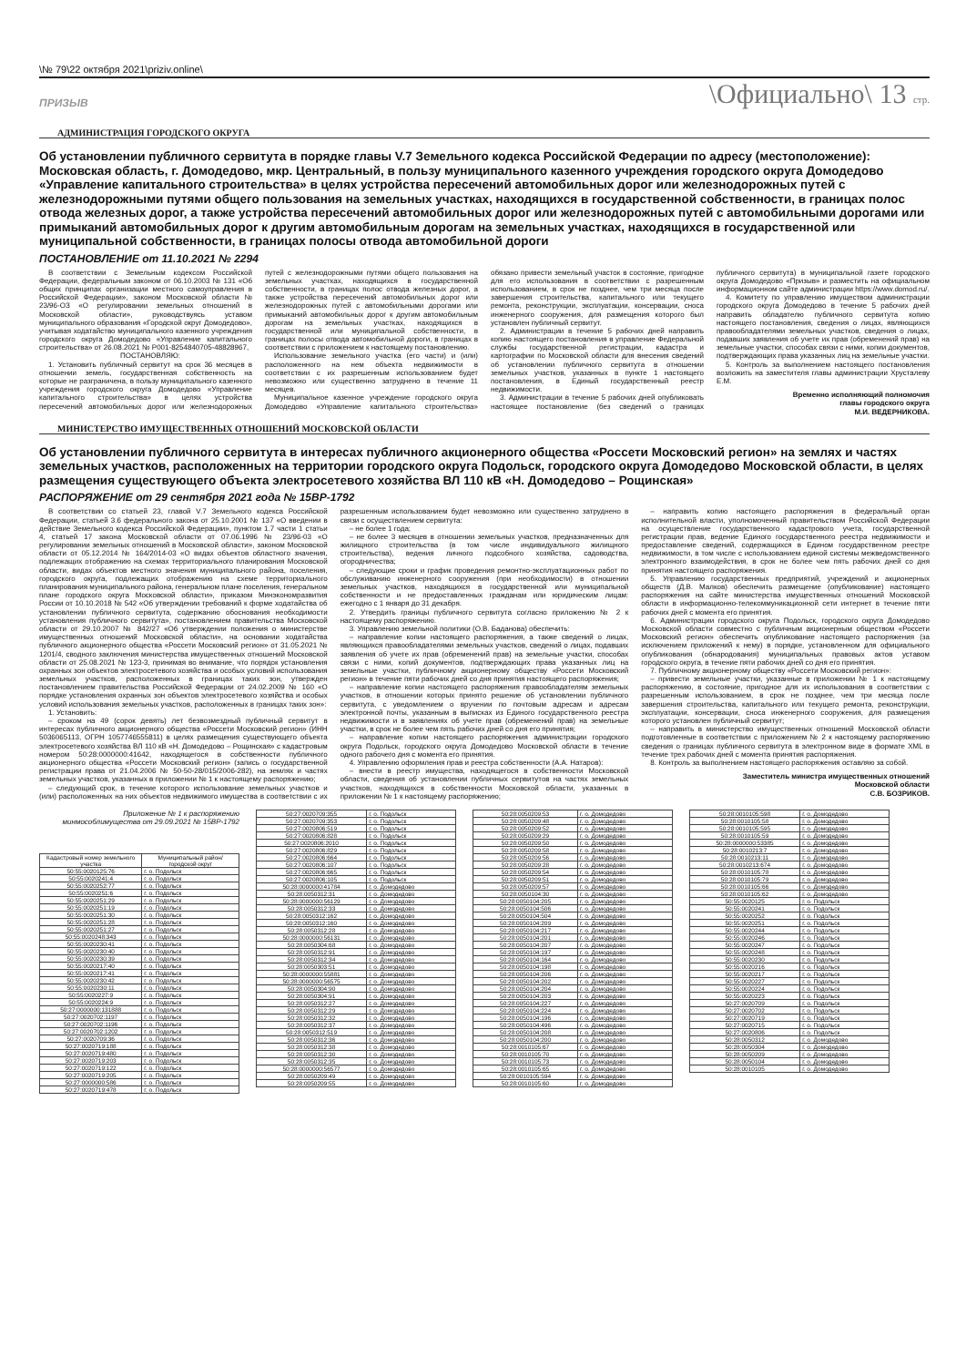\№ 79\22 октября 2021\priziv.online\
ПРИЗЫВ \Официально\ 13 стр.
АДМИНИСТРАЦИЯ ГОРОДСКОГО ОКРУГА
Об установлении публичного сервитута в порядке главы V.7 Земельного кодекса Российской Федерации по адресу (местоположение): Московская область, г. Домодедово, мкр. Центральный, в пользу муниципального казенного учреждения городского округа Домодедово «Управление капитального строительства» в целях устройства пересечений автомобильных дорог или железнодорожных путей с железнодорожными путями общего пользования на земельных участках, находящихся в государственной собственности, в границах полос отвода железных дорог, а также устройства пересечений автомобильных дорог или железнодорожных путей с автомобильными дорогами или примыканий автомобильных дорог к другим автомобильным дорогам на земельных участках, находящихся в государственной или муниципальной собственности, в границах полосы отвода автомобильной дороги
ПОСТАНОВЛЕНИЕ от 11.10.2021 № 2294
В соответствии с Земельным кодексом Российской Федерации, федеральным законом от 06.10.2003 № 131 «Об общих принципах организации местного самоуправления в Российской Федерации», законом Московской области № 23/96-ОЗ «О регулировании земельных отношений в Московской области», руководствуясь уставом муниципального образования «Городской округ Домодедово», учитывая ходатайство муниципального казенного учреждения городского округа Домодедово «Управление капитального строительства» от 26.08.2021 № P001-8254840705-48828967,
ПОСТАНОВЛЯЮ:
1. Установить публичный сервитут на срок 36 месяцев в отношении земель, государственная собственность на которые не разграничена, в пользу муниципального казенного учреждения городского округа Домодедово «Управление капитального строительства» в целях устройства пересечений автомобильных дорог или железнодорожных путей с железнодорожными путями общего пользования на земельных участках, находящихся в государственной собственности, в границах полос отвода железных дорог, а также устройства пересечений автомобильных дорог или железнодорожных путей с автомобильными дорогами или примыканий автомобильных дорог к другим автомобильным дорогам на земельных участках, находящихся в государственной или муниципальной собственности, в границах полосы отвода автомобильной дороги, в границах в соответствии с приложением к настоящему постановлению.
Использование земельного участка (его части) и (или) расположенного на нем объекта недвижимости в соответствии с их разрешенным использованием будет невозможно или существенно затруднено в течение 11 месяцев.
Муниципальное казенное учреждение городского округа Домодедово «Управление капитального строительства» обязано привести земельный участок в состояние, пригодное для его использования в соответствии с разрешенным использованием, в срок не позднее, чем три месяца после завершения строительства, капитального или текущего ремонта, реконструкции, эксплуатации, консервации, сноса инженерного сооружения, для размещения которого был установлен публичный сервитут.
2. Администрации в течение 5 рабочих дней направить копию настоящего постановления в управление Федеральной службы государственной регистрации, кадастра и картографии по Московской области для внесения сведений об установлении публичного сервитута в отношении земельных участков, указанных в пункте 1 настоящего постановления, в Единый государственный реестр недвижимости.
3. Администрации в течение 5 рабочих дней опубликовать настоящее постановление (без сведений о границах публичного сервитута) в муниципальной газете городского округа Домодедово «Призыв» и разместить на официальном информационном сайте администрации https://www.domod.ru/.
4. Комитету по управлению имуществом администрации городского округа Домодедово в течение 5 рабочих дней направить обладателю публичного сервитута копию настоящего постановления, сведения о лицах, являющихся правообладателями земельных участков, сведения о лицах, подавших заявления об учете их прав (обременений прав) на земельные участки, способах связи с ними, копии документов, подтверждающих права указанных лиц на земельные участки.
5. Контроль за выполнением настоящего постановления возложить на заместителя главы администрации Хрусталеву Е.М.
Временно исполняющий полномочия
главы городского округа
М.И. ВЕДЕРНИКОВА.
МИНИСТЕРСТВО ИМУЩЕСТВЕННЫХ ОТНОШЕНИЙ МОСКОВСКОЙ ОБЛАСТИ
Об установлении публичного сервитута в интересах публичного акционерного общества «Россети Московский регион» на землях и частях земельных участков, расположенных на территории городского округа Подольск, городского округа Домодедово Московской области, в целях размещения существующего объекта электросетевого хозяйства ВЛ 110 кВ «Н. Домодедово – Рощинская»
РАСПОРЯЖЕНИЕ от 29 сентября 2021 года № 15ВР-1792
В соответствии со статьей 23, главой V.7 Земельного кодекса Российской Федерации, статьей 3.6 федерального закона от 25.10.2001 № 137 «О введении в действие Земельного кодекса Российской Федерации», пунктом 1.7 части 1 статьи 4, статьей 17 закона Московской области от 07.06.1996 № 23/96-03 «О регулировании земельных отношений в Московской области», законом Московской области от 05.12.2014 № 164/2014-03 «О видах объектов областного значения, подлежащих отображению на схемах территориального планирования Московской области, видах объектов местного значения муниципального района, поселения, городского округа, подлежащих отображению на схеме территориального планирования муниципального района, генеральном плане поселения, генеральном плане городского округа Московской области», приказом Минэкономразвития России от 10.10.2018 № 542 «Об утверждении требований к форме ходатайства об установлении публичного сервитута, содержанию обоснования необходимости установления публичного сервитута», постановлением правительства Московской области от 29.10.2007 № 842/27 «Об утверждении положения о министерстве имущественных отношений Московской области», на основании ходатайства публичного акционерного общества «Россети Московский регион» от 31.05.2021 № 1201/4, сводного заключения министерства имущественных отношений Московской области от 25.08.2021 № 123-3, принимая во внимание, что порядок установления охранных зон объектов электросетевого хозяйства и особых условий использования земельных участков, расположенных в границах таких зон, утвержден постановлением правительства Российской Федерации от 24.02.2009 № 160 «О порядке установления охранных зон объектов электросетевого хозяйства и особых условий использования земельных участков, расположенных в границах таких зон»:
1. Установить:
– сроком на 49 (сорок девять) лет безвозмездный публичный сервитут в интересах публичного акционерного общества «Россети Московский регион» (ИНН 5036065113, ОГРН 1057746555811) в целях размещения существующего объекта электросетевого хозяйства ВЛ 110 кВ «Н. Домодедово – Рощинская» с кадастровым номером 50:28:0000000:41642, находящегося в собственности публичного акционерного общества «Россети Московский регион» (запись о государственной регистрации права от 21.04.2006 № 50-50-28/015/2006-282), на землях и частях земельных участков, указанных в приложении № 1 к настоящему распоряжению;
– следующий срок, в течение которого использование земельных участков и (или) расположенных на них объектов недвижимого имущества в соответствии с их разрешенным использованием будет невозможно или существенно затруднено в связи с осуществлением сервитута:
– не более 1 года;
– не более 3 месяцев в отношении земельных участков, предназначенных для жилищного строительства (в том числе индивидуального жилищного строительства), ведения личного подсобного хозяйства, садоводства, огородничества;
– следующие сроки и график проведения ремонтно-эксплуатационных работ по обслуживанию инженерного сооружения (при необходимости) в отношении земельных участков, находящихся в государственной или муниципальной собственности и не предоставленных гражданам или юридическим лицам: ежегодно с 1 января до 31 декабря.
2. Утвердить границы публичного сервитута согласно приложению № 2 к настоящему распоряжению.
3. Управлению земельной политики (О.В. Баданова) обеспечить:
– направление копии настоящего распоряжения, а также сведений о лицах, являющихся правообладателями земельных участков, сведений о лицах, подавших заявления об учете их прав (обременений прав) на земельные участки, способах связи с ними, копий документов, подтверждающих права указанных лиц на земельные участки, публичному акционерному обществу «Россети Московский регион» в течение пяти рабочих дней со дня принятия настоящего распоряжения;
– направление копии настоящего распоряжения правообладателям земельных участков, в отношении которых принято решение об установлении публичного сервитута, с уведомлением о вручении по почтовым адресам и адресам электронной почты, указанным в выписках из Единого государственного реестра недвижимости и в заявлениях об учете прав (обременений прав) на земельные участки, в срок не более чем пять рабочих дней со дня его принятия;
– направление копии настоящего распоряжения администрации городского округа Подольск, городского округа Домодедово Московской области в течение одного рабочего дня с момента его принятия.
4. Управлению оформления прав и реестра собственности (А.А. Натаров):
– внести в реестр имущества, находящегося в собственности Московской области, сведения об установлении публичных сервитутов на частях земельных участков, находящихся в собственности Московской области, указанных в приложении № 1 к настоящему распоряжению;
– направить копию настоящего распоряжения в федеральный орган исполнительной власти, уполномоченный правительством Российской Федерации на осуществление государственного кадастрового учета, государственной регистрации прав, ведение Единого государственного реестра недвижимости и предоставление сведений, содержащихся в Едином государственном реестре недвижимости, в том числе с использованием единой системы межведомственного электронного взаимодействия, в срок не более чем пять рабочих дней со дня принятия настоящего распоряжения.
5. Управлению государственных предприятий, учреждений и акционерных обществ (Д.В. Малков) обеспечить размещение (опубликование) настоящего распоряжения на сайте министерства имущественных отношений Московской области в информационно-телекоммуникационной сети интернет в течение пяти рабочих дней с момента его принятия.
6. Администрации городского округа Подольск, городского округа Домодедово Московской области совместно с публичным акционерным обществом «Россети Московский регион» обеспечить опубликование настоящего распоряжения (за исключением приложений к нему) в порядке, установленном для официального опубликования (обнародования) муниципальных правовых актов уставом городского округа, в течение пяти рабочих дней со дня его принятия.
7. Публичному акционерному обществу «Россети Московский регион»:
– привести земельные участки, указанные в приложении № 1 к настоящему распоряжению, в состояние, пригодное для их использования в соответствии с разрешенным использованием, в срок не позднее, чем три месяца после завершения строительства, капитального или текущего ремонта, реконструкции, эксплуатации, консервации, сноса инженерного сооружения, для размещения которого установлен публичный сервитут;
– направить в министерство имущественных отношений Московской области подготовленные в соответствии с приложением № 2 к настоящему распоряжению сведения о границах публичного сервитута в электронном виде в формате XML в течение трех рабочих дней с момента принятия распоряжения.
8. Контроль за выполнением настоящего распоряжения оставляю за собой.
Заместитель министра имущественных отношений
Московской области
С.В. БОЗРИКОВ.
Приложение № 1 к распоряжению
минмособлимущества от 29.09.2021 № 15ВР-1792
| Кадастровый номер земельного участка | Муниципальный район/ городской округ |
| --- | --- |
| 50:55:0020125:76 | г. о. Подольск |
| 50:55:0020241:4 | г. о. Подольск |
| 50:55:0020252:77 | г. о. Подольск |
| 50:55:0020251:6 | г. о. Подольск |
| 50:55:0020251:29 | г. о. Подольск |
| 50:55:0020251:19 | г. о. Подольск |
| 50:55:0020251:30 | г. о. Подольск |
| 50:55:0020251:28 | г. о. Подольск |
| 50:55:0020251:27 | г. о. Подольск |
| 50:55:0020248:343 | г. о. Подольск |
| 50:55:0020230:41 | г. о. Подольск |
| 50:55:0020230:40 | г. о. Подольск |
| 50:55:0020230:39 | г. о. Подольск |
| 50:55:0020217:40 | г. о. Подольск |
| 50:55:0020217:41 | г. о. Подольск |
| 50:55:0020230:42 | г. о. Подольск |
| 50:55:0020230:11 | г. о. Подольск |
| 50:55:0020227:9 | г. о. Подольск |
| 50:55:0020224:9 | г. о. Подольск |
| 50:27:0000000:131888 | г. о. Подольск |
| 50:27:0020702:1197 | г. о. Подольск |
| 50:27:0020702:1196 | г. о. Подольск |
| 50:27:0020702:1202 | г. о. Подольск |
| 50:27:0020709:36 | г. о. Подольск |
| 50:27:0020719:188 | г. о. Подольск |
| 50:27:0020719:480 | г. о. Подольск |
| 50:27:0020719:203 | г. о. Подольск |
| 50:27:0020719:122 | г. о. Подольск |
| 50:27:0020719:205 | г. о. Подольск |
| 50:27:0000000:586 | г. о. Подольск |
| 50:27:0020719:478 | г. о. Подольск |
| 50:27:0020709:355 | г. о. Подольск |
| 50:27:0020709:353 | г. о. Подольск |
| 50:27:0020806:519 | г. о. Подольск |
| 50:27:0020806:828 | г. о. Подольск |
| 50:27:0020806:2010 | г. о. Подольск |
| 50:27:0020806:829 | г. о. Подольск |
| 50:27:0020806:664 | г. о. Подольск |
| 50:27:0020806:107 | г. о. Подольск |
| 50:27:0020806:665 | г. о. Подольск |
| 50:27:0020806:105 | г. о. Подольск |
| 50:28:0000000:41784 | г. о. Домодедово |
| 50:28:0050312:31 | г. о. Домодедово |
| 50:28:0000000:56129 | г. о. Домодедово |
| 50:28:0050312:33 | г. о. Домодедово |
| 50:28:0050312:162 | г. о. Домодедово |
| 50:28:0050312:160 | г. о. Домодедово |
| 50:28:0050312:28 | г. о. Домодедово |
| 50:28:0000000:56131 | г. о. Домодедово |
| 50:28:0050304:68 | г. о. Домодедово |
| 50:28:0050312:91 | г. о. Домодедово |
| 50:28:0050312:34 | г. о. Домодедово |
| 50:28:0050303:51 | г. о. Домодедово |
| 50:28:0000000:55881 | г. о. Домодедово |
| 50:28:0000000:56575 | г. о. Домодедово |
| 50:28:0050304:90 | г. о. Домодедово |
| 50:28:0050304:91 | г. о. Домодедово |
| 50:28:0050312:27 | г. о. Домодедово |
| 50:28:0050312:29 | г. о. Домодедово |
| 50:28:0050312:32 | г. о. Домодедово |
| 50:28:0050312:37 | г. о. Домодедово |
| 50:28:0050312:519 | г. о. Домодедово |
| 50:28:0050312:36 | г. о. Домодедово |
| 50:28:0050312:38 | г. о. Домодедово |
| 50:28:0050312:30 | г. о. Домодедово |
| 50:28:0050312:35 | г. о. Домодедово |
| 50:28:0000000:56577 | г. о. Домодедово |
| 50:28:0050209:49 | г. о. Домодедово |
| 50:28:0050209:55 | г. о. Домодедово |
| 50:28:0050209:53 | г. о. Домодедово |
| 50:28:0050209:48 | г. о. Домодедово |
| 50:28:0050209:52 | г. о. Домодедово |
| 50:28:0050209:29 | г. о. Домодедово |
| 50:28:0050209:50 | г. о. Домодедово |
| 50:28:0050209:58 | г. о. Домодедово |
| 50:28:0050209:56 | г. о. Домодедово |
| 50:28:0050209:28 | г. о. Домодедово |
| 50:28:0050209:54 | г. о. Домодедово |
| 50:28:0050209:51 | г. о. Домодедово |
| 50:28:0050209:57 | г. о. Домодедово |
| 50:28:0050104:30 | г. о. Домодедово |
| 50:28:0050104:205 | г. о. Домодедово |
| 50:28:0050104:506 | г. о. Домодедово |
| 50:28:0050104:504 | г. о. Домодедово |
| 50:28:0050104:209 | г. о. Домодедово |
| 50:28:0050104:217 | г. о. Домодедово |
| 50:28:0050104:201 | г. о. Домодедово |
| 50:28:0050104:207 | г. о. Домодедово |
| 50:28:0050104:197 | г. о. Домодедово |
| 50:28:0050104:164 | г. о. Домодедово |
| 50:28:0050104:198 | г. о. Домодедово |
| 50:28:0050104:206 | г. о. Домодедово |
| 50:28:0050104:202 | г. о. Домодедово |
| 50:28:0050104:204 | г. о. Домодедово |
| 50:28:0050104:203 | г. о. Домодедово |
| 50:28:0050104:227 | г. о. Домодедово |
| 50:28:0050104:224 | г. о. Домодедово |
| 50:28:0050104:196 | г. о. Домодедово |
| 50:28:0050104:496 | г. о. Домодедово |
| 50:28:0050104:208 | г. о. Домодедово |
| 50:28:0050104:200 | г. о. Домодедово |
| 50:28:0010105:67 | г. о. Домодедово |
| 50:28:0010105:70 | г. о. Домодедово |
| 50:28:0010105:73 | г. о. Домодедово |
| 50:28:0010105:65 | г. о. Домодедово |
| 50:28:0010105:594 | г. о. Домодедово |
| 50:28:0010105:60 | г. о. Домодедово |
| 50:28:0010105:598 | г. о. Домодедово |
| 50:28:0010105:58 | г. о. Домодедово |
| 50:28:0010105:595 | г. о. Домодедово |
| 50:28:0010105:59 | г. о. Домодедово |
| 50:28:0000000:53385 | г. о. Домодедово |
| 50:28:0010213:7 | г. о. Домодедово |
| 50:28:0010213:11 | г. о. Домодедово |
| 50:28:0010213:674 | г. о. Домодедово |
| 50:28:0010105:78 | г. о. Домодедово |
| 50:28:0010105:79 | г. о. Домодедово |
| 50:28:0010105:66 | г. о. Домодедово |
| 50:28:0010105:62 | г. о. Домодедово |
| 50:55:0020125 | г. о. Подольск |
| 50:55:0020241 | г. о. Подольск |
| 50:55:0020252 | г. о. Подольск |
| 50:55:0020251 | г. о. Подольск |
| 50:55:0020244 | г. о. Подольск |
| 50:55:0020246 | г. о. Подольск |
| 50:55:0020247 | г. о. Подольск |
| 50:55:0020248 | г. о. Подольск |
| 50:55:0020230 | г. о. Подольск |
| 50:55:0020216 | г. о. Подольск |
| 50:55:0020217 | г. о. Подольск |
| 50:55:0020227 | г. о. Подольск |
| 50:55:0020224 | г. о. Подольск |
| 50:55:0020223 | г. о. Подольск |
| 50:27:0020709 | г. о. Подольск |
| 50:27:0020702 | г. о. Подольск |
| 50:27:0020719 | г. о. Подольск |
| 50:27:0020715 | г. о. Подольск |
| 50:27:0020806 | г. о. Подольск |
| 50:28:0050312 | г. о. Домодедово |
| 50:28:0050304 | г. о. Домодедово |
| 50:28:0050209 | г. о. Домодедово |
| 50:28:0050104 | г. о. Домодедово |
| 50:28:0010105 | г. о. Домодедово |